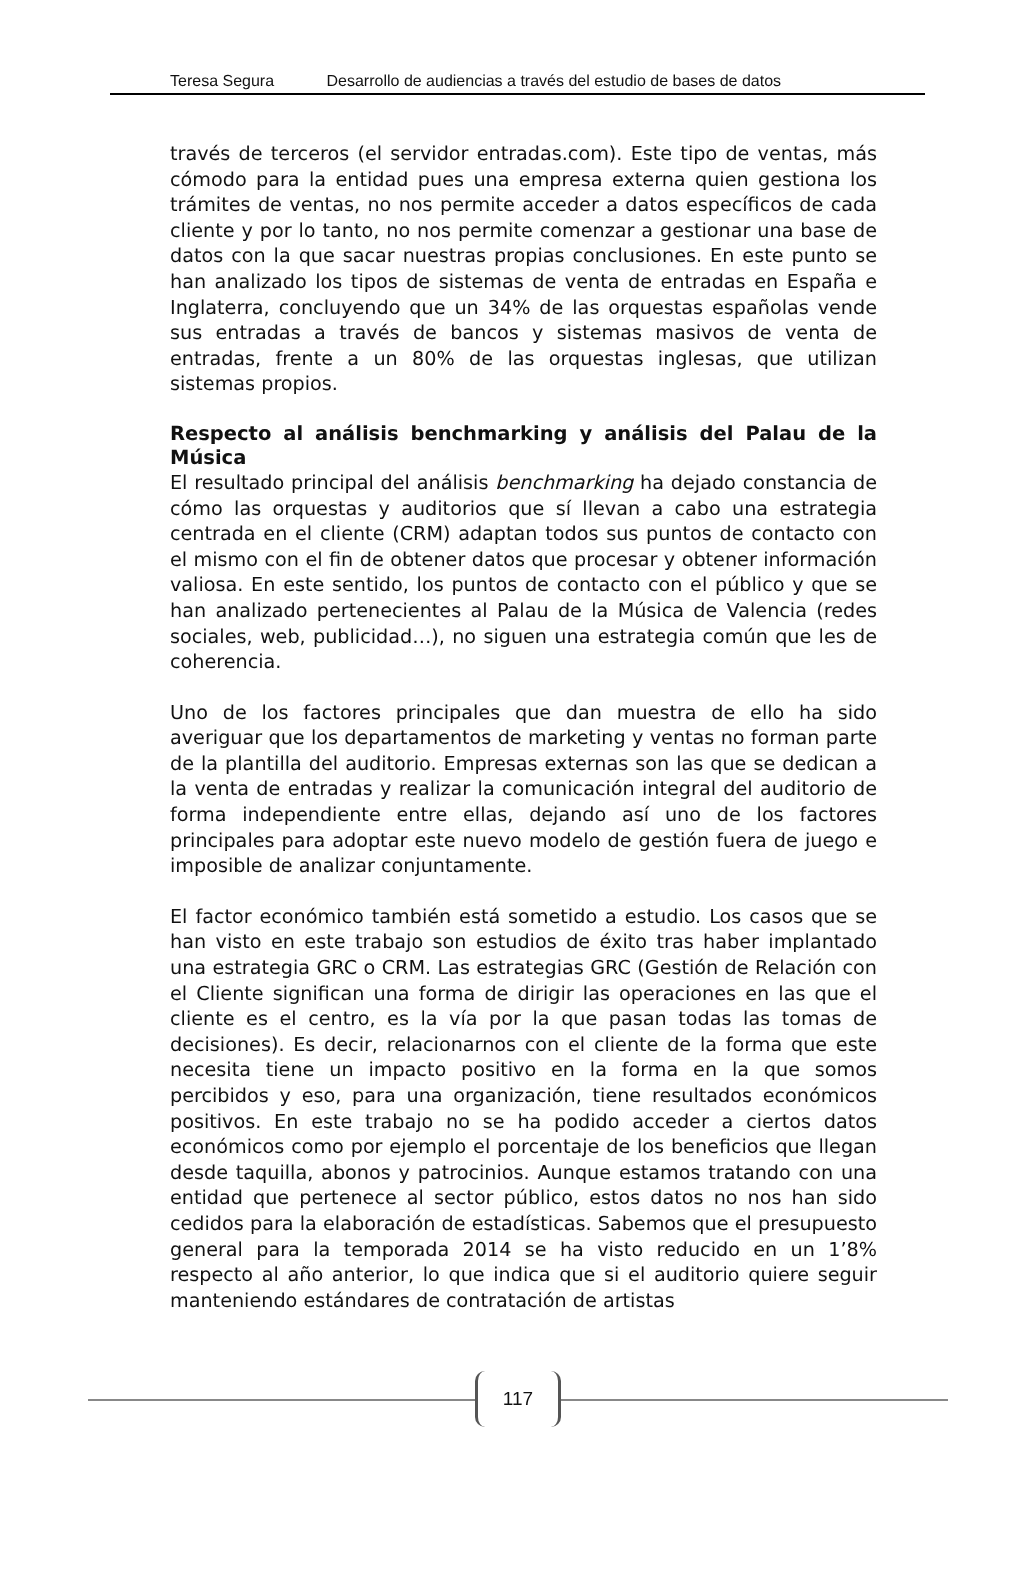Teresa Segura Desarrollo de audiencias a través del estudio de bases de datos
través de terceros (el servidor entradas.com). Este tipo de ventas, más cómodo para la entidad pues una empresa externa quien gestiona los trámites de ventas, no nos permite acceder a datos específicos de cada cliente y por lo tanto, no nos permite comenzar a gestionar una base de datos con la que sacar nuestras propias conclusiones. En este punto se han analizado los tipos de sistemas de venta de entradas en España e Inglaterra, concluyendo que un 34% de las orquestas españolas vende sus entradas a través de bancos y sistemas masivos de venta de entradas, frente a un 80% de las orquestas inglesas, que utilizan sistemas propios.
Respecto al análisis benchmarking y análisis del Palau de la Música
El resultado principal del análisis benchmarking ha dejado constancia de cómo las orquestas y auditorios que sí llevan a cabo una estrategia centrada en el cliente (CRM) adaptan todos sus puntos de contacto con el mismo con el fin de obtener datos que procesar y obtener información valiosa. En este sentido, los puntos de contacto con el público y que se han analizado pertenecientes al Palau de la Música de Valencia (redes sociales, web, publicidad…), no siguen una estrategia común que les de coherencia.
Uno de los factores principales que dan muestra de ello ha sido averiguar que los departamentos de marketing y ventas no forman parte de la plantilla del auditorio. Empresas externas son las que se dedican a la venta de entradas y realizar la comunicación integral del auditorio de forma independiente entre ellas, dejando así uno de los factores principales para adoptar este nuevo modelo de gestión fuera de juego e imposible de analizar conjuntamente.
El factor económico también está sometido a estudio. Los casos que se han visto en este trabajo son estudios de éxito tras haber implantado una estrategia GRC o CRM. Las estrategias GRC (Gestión de Relación con el Cliente significan una forma de dirigir las operaciones en las que el cliente es el centro, es la vía por la que pasan todas las tomas de decisiones). Es decir, relacionarnos con el cliente de la forma que este necesita tiene un impacto positivo en la forma en la que somos percibidos y eso, para una organización, tiene resultados económicos positivos. En este trabajo no se ha podido acceder a ciertos datos económicos como por ejemplo el porcentaje de los beneficios que llegan desde taquilla, abonos y patrocinios. Aunque estamos tratando con una entidad que pertenece al sector público, estos datos no nos han sido cedidos para la elaboración de estadísticas. Sabemos que el presupuesto general para la temporada 2014 se ha visto reducido en un 1’8% respecto al año anterior, lo que indica que si el auditorio quiere seguir manteniendo estándares de contratación de artistas
117